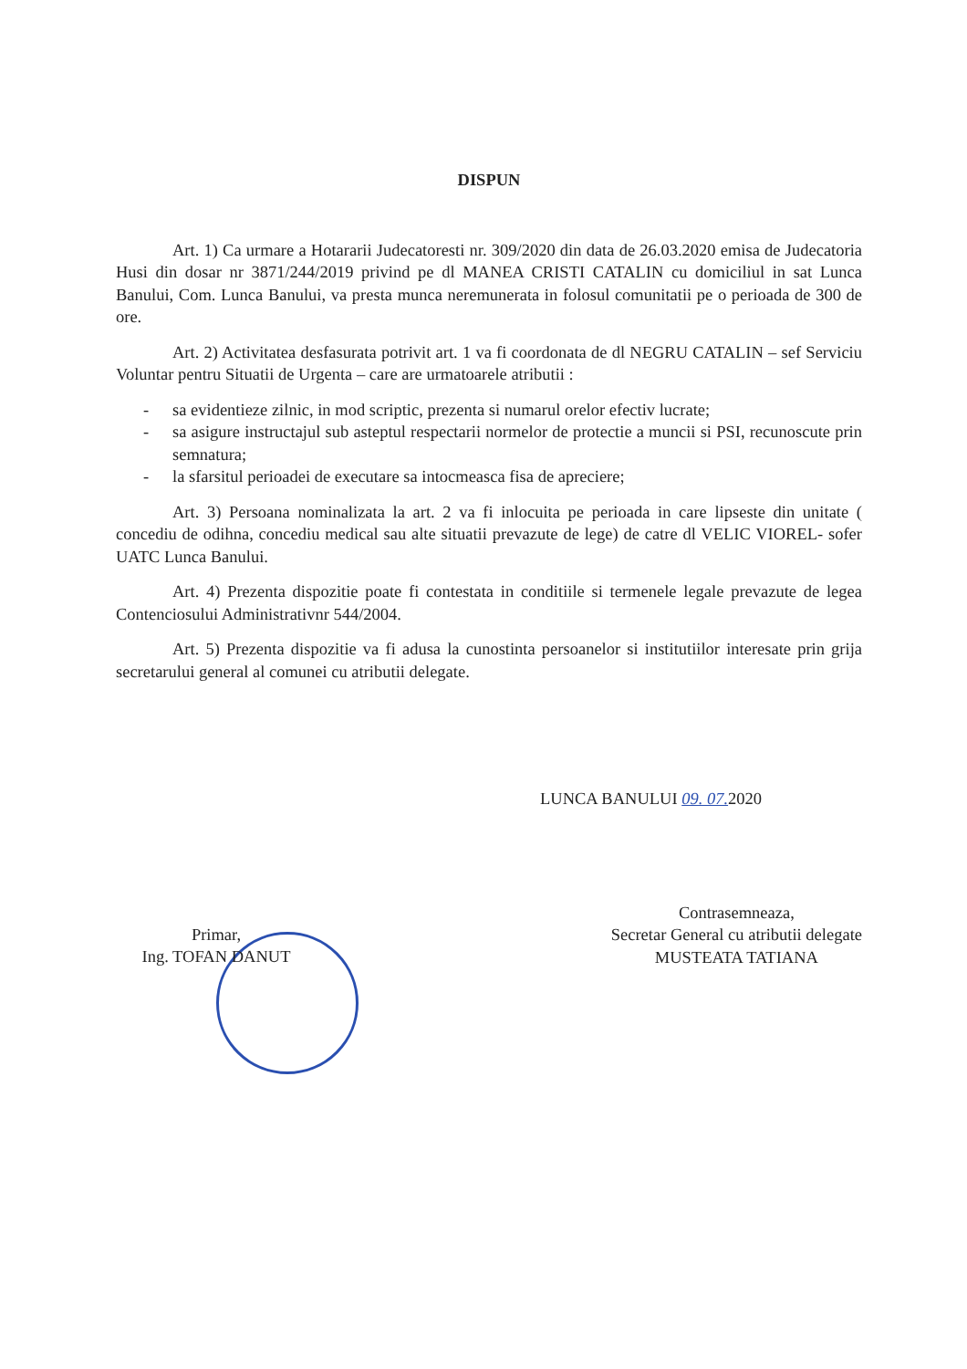DISPUN
Art. 1) Ca urmare a Hotararii Judecatoresti nr. 309/2020 din data de 26.03.2020 emisa de Judecatoria Husi din dosar nr 3871/244/2019 privind pe dl MANEA CRISTI CATALIN cu domiciliul in sat Lunca Banului, Com. Lunca Banului, va presta munca neremunerata in folosul comunitatii pe o perioada de 300 de ore.
Art. 2) Activitatea desfasurata potrivit art. 1 va fi coordonata de dl NEGRU CATALIN – sef Serviciu Voluntar pentru Situatii de Urgenta – care are urmatoarele atributii :
- sa evidentieze zilnic, in mod scriptic, prezenta si numarul orelor efectiv lucrate;
- sa asigure instructajul sub asteptul respectarii normelor de protectie a muncii si PSI, recunoscute prin semnatura;
- la sfarsitul perioadei de executare sa intocmeasca fisa de apreciere;
Art. 3) Persoana nominalizata la art. 2 va fi inlocuita pe perioada in care lipseste din unitate ( concediu de odihna, concediu medical sau alte situatii prevazute de lege) de catre dl VELIC VIOREL- sofer UATC Lunca Banului.
Art. 4) Prezenta dispozitie poate fi contestata in conditiile si termenele legale prevazute de legea Contenciosului Administrativnr 544/2004.
Art. 5) Prezenta dispozitie va fi adusa la cunostinta persoanelor si institutiilor interesate prin grija secretarului general al comunei cu atributii delegate.
LUNCA BANULUI 09. 07. 2020
Primar,
Ing. TOFAN DANUT
Contrasemneaza,
Secretar General cu atributii delegate
MUSTEATA TATIANA